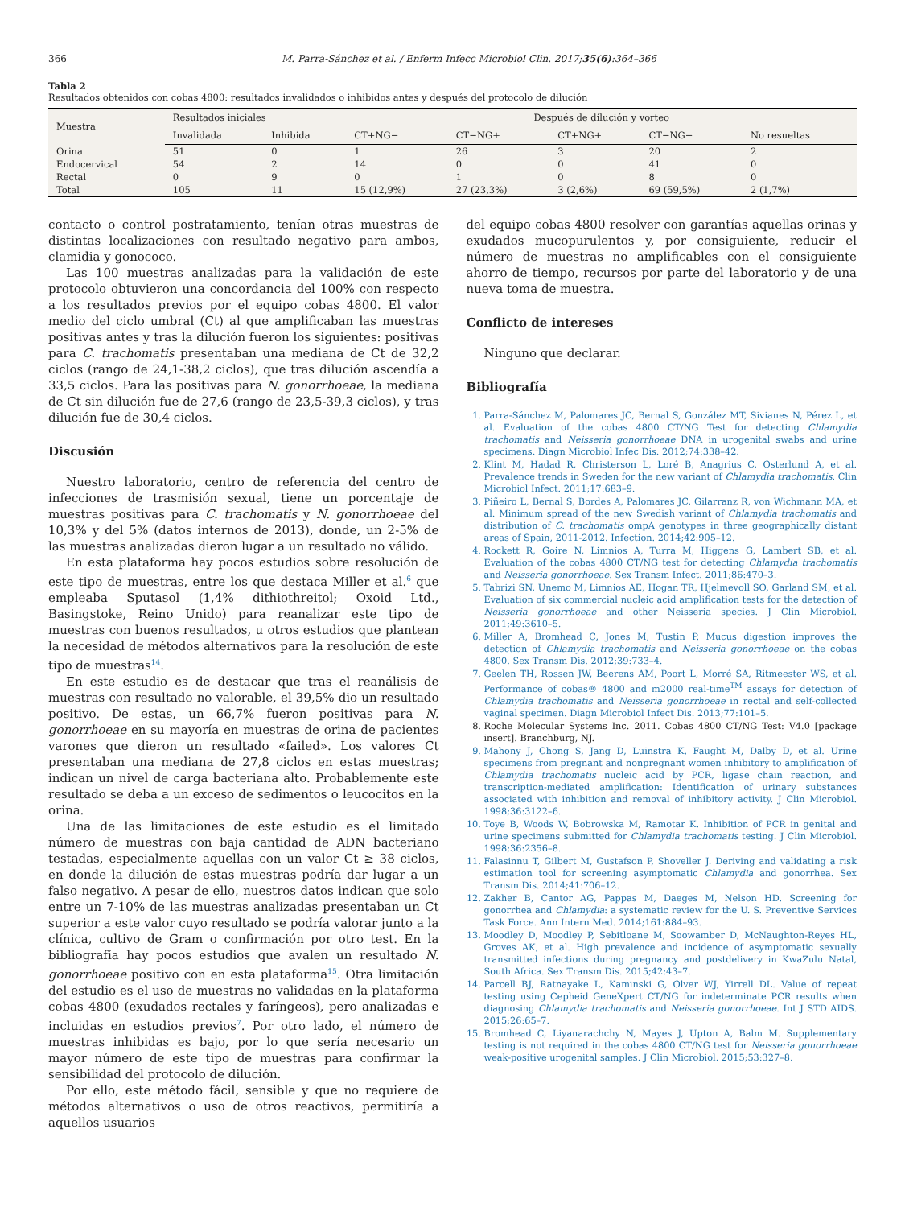366 M. Parra-Sánchez et al. / Enferm Infecc Microbiol Clin. 2017;35(6):364–366
Tabla 2
Resultados obtenidos con cobas 4800: resultados invalidados o inhibidos antes y después del protocolo de dilución
| Muestra | Resultados iniciales | | Después de dilución y vorteo | | | | |
| --- | --- | --- | --- | --- | --- | --- | --- |
| | Invalidada | Inhibida | CT+NG− | CT−NG+ | CT+NG+ | CT−NG− | No resueltas |
| Orina | 51 | 0 | 1 | 26 | 3 | 20 | 2 |
| Endocervical | 54 | 2 | 14 | 0 | 0 | 41 | 0 |
| Rectal | 0 | 9 | 0 | 1 | 0 | 8 | 0 |
| Total | 105 | 11 | 15 (12,9%) | 27 (23,3%) | 3 (2,6%) | 69 (59,5%) | 2 (1,7%) |
contacto o control postratamiento, tenían otras muestras de distintas localizaciones con resultado negativo para ambos, clamidia y gonococo.
Las 100 muestras analizadas para la validación de este protocolo obtuvieron una concordancia del 100% con respecto a los resultados previos por el equipo cobas 4800. El valor medio del ciclo umbral (Ct) al que amplificaban las muestras positivas antes y tras la dilución fueron los siguientes: positivas para C. trachomatis presentaban una mediana de Ct de 32,2 ciclos (rango de 24,1-38,2 ciclos), que tras dilución ascendía a 33,5 ciclos. Para las positivas para N. gonorrhoeae, la mediana de Ct sin dilución fue de 27,6 (rango de 23,5-39,3 ciclos), y tras dilución fue de 30,4 ciclos.
Discusión
Nuestro laboratorio, centro de referencia del centro de infecciones de trasmisión sexual, tiene un porcentaje de muestras positivas para C. trachomatis y N. gonorrhoeae del 10,3% y del 5% (datos internos de 2013), donde, un 2-5% de las muestras analizadas dieron lugar a un resultado no válido.
En esta plataforma hay pocos estudios sobre resolución de este tipo de muestras, entre los que destaca Miller et al.<sup>6</sup> que empleaba Sputasol (1,4% dithiothreitol; Oxoid Ltd., Basingstoke, Reino Unido) para reanalizar este tipo de muestras con buenos resultados, u otros estudios que plantean la necesidad de métodos alternativos para la resolución de este tipo de muestras<sup>14</sup>.
En este estudio es de destacar que tras el reanálisis de muestras con resultado no valorable, el 39,5% dio un resultado positivo. De estas, un 66,7% fueron positivas para N. gonorrhoeae en su mayoría en muestras de orina de pacientes varones que dieron un resultado «failed». Los valores Ct presentaban una mediana de 27,8 ciclos en estas muestras; indican un nivel de carga bacteriana alto. Probablemente este resultado se deba a un exceso de sedimentos o leucocitos en la orina.
Una de las limitaciones de este estudio es el limitado número de muestras con baja cantidad de ADN bacteriano testadas, especialmente aquellas con un valor Ct ≥ 38 ciclos, en donde la dilución de estas muestras podría dar lugar a un falso negativo. A pesar de ello, nuestros datos indican que solo entre un 7-10% de las muestras analizadas presentaban un Ct superior a este valor cuyo resultado se podría valorar junto a la clínica, cultivo de Gram o confirmación por otro test. En la bibliografía hay pocos estudios que avalen un resultado N. gonorrhoeae positivo con en esta plataforma<sup>15</sup>. Otra limitación del estudio es el uso de muestras no validadas en la plataforma cobas 4800 (exudados rectales y faríngeos), pero analizadas e incluidas en estudios previos<sup>7</sup>. Por otro lado, el número de muestras inhibidas es bajo, por lo que sería necesario un mayor número de este tipo de muestras para confirmar la sensibilidad del protocolo de dilución.
Por ello, este método fácil, sensible y que no requiere de métodos alternativos o uso de otros reactivos, permitiría a aquellos usuarios
del equipo cobas 4800 resolver con garantías aquellas orinas y exudados mucopurulentos y, por consiguiente, reducir el número de muestras no amplificables con el consiguiente ahorro de tiempo, recursos por parte del laboratorio y de una nueva toma de muestra.
Conflicto de intereses
Ninguno que declarar.
Bibliografía
1. Parra-Sánchez M, Palomares JC, Bernal S, González MT, Sivianes N, Pérez L, et al. Evaluation of the cobas 4800 CT/NG Test for detecting Chlamydia trachomatis and Neisseria gonorrhoeae DNA in urogenital swabs and urine specimens. Diagn Microbiol Infec Dis. 2012;74:338–42.
2. Klint M, Hadad R, Christerson L, Loré B, Anagrius C, Osterlund A, et al. Prevalence trends in Sweden for the new variant of Chlamydia trachomatis. Clin Microbiol Infect. 2011;17:683–9.
3. Piñeiro L, Bernal S, Bordes A, Palomares JC, Gilarranz R, von Wichmann MA, et al. Minimum spread of the new Swedish variant of Chlamydia trachomatis and distribution of C. trachomatis ompA genotypes in three geographically distant areas of Spain, 2011-2012. Infection. 2014;42:905–12.
4. Rockett R, Goire N, Limnios A, Turra M, Higgens G, Lambert SB, et al. Evaluation of the cobas 4800 CT/NG test for detecting Chlamydia trachomatis and Neisseria gonorrhoeae. Sex Transm Infect. 2011;86:470–3.
5. Tabrizi SN, Unemo M, Limnios AE, Hogan TR, Hjelmevoll SO, Garland SM, et al. Evaluation of six commercial nucleic acid amplification tests for the detection of Neisseria gonorrhoeae and other Neisseria species. J Clin Microbiol. 2011;49:3610–5.
6. Miller A, Bromhead C, Jones M, Tustin P. Mucus digestion improves the detection of Chlamydia trachomatis and Neisseria gonorrhoeae on the cobas 4800. Sex Transm Dis. 2012;39:733–4.
7. Geelen TH, Rossen JW, Beerens AM, Poort L, Morré SA, Ritmeester WS, et al. Performance of cobas® 4800 and m2000 real-time<sup>TM</sup> assays for detection of Chlamydia trachomatis and Neisseria gonorrhoeae in rectal and self-collected vaginal specimen. Diagn Microbiol Infect Dis. 2013;77:101–5.
8. Roche Molecular Systems Inc. 2011. Cobas 4800 CT/NG Test: V4.0 [package insert]. Branchburg, NJ.
9. Mahony J, Chong S, Jang D, Luinstra K, Faught M, Dalby D, et al. Urine specimens from pregnant and nonpregnant women inhibitory to amplification of Chlamydia trachomatis nucleic acid by PCR, ligase chain reaction, and transcription-mediated amplification: Identification of urinary substances associated with inhibition and removal of inhibitory activity. J Clin Microbiol. 1998;36:3122–6.
10. Toye B, Woods W, Bobrowska M, Ramotar K. Inhibition of PCR in genital and urine specimens submitted for Chlamydia trachomatis testing. J Clin Microbiol. 1998;36:2356–8.
11. Falasinnu T, Gilbert M, Gustafson P, Shoveller J. Deriving and validating a risk estimation tool for screening asymptomatic Chlamydia and gonorrhea. Sex Transm Dis. 2014;41:706–12.
12. Zakher B, Cantor AG, Pappas M, Daeges M, Nelson HD. Screening for gonorrhea and Chlamydia: a systematic review for the U. S. Preventive Services Task Force. Ann Intern Med. 2014;161:884–93.
13. Moodley D, Moodley P, Sebitloane M, Soowamber D, McNaughton-Reyes HL, Groves AK, et al. High prevalence and incidence of asymptomatic sexually transmitted infections during pregnancy and postdelivery in KwaZulu Natal, South Africa. Sex Transm Dis. 2015;42:43–7.
14. Parcell BJ, Ratnayake L, Kaminski G, Olver WJ, Yirrell DL. Value of repeat testing using Cepheid GeneXpert CT/NG for indeterminate PCR results when diagnosing Chlamydia trachomatis and Neisseria gonorrhoeae. Int J STD AIDS. 2015;26:65–7.
15. Bromhead C, Liyanarachchy N, Mayes J, Upton A, Balm M. Supplementary testing is not required in the cobas 4800 CT/NG test for Neisseria gonorrhoeae weak-positive urogenital samples. J Clin Microbiol. 2015;53:327–8.